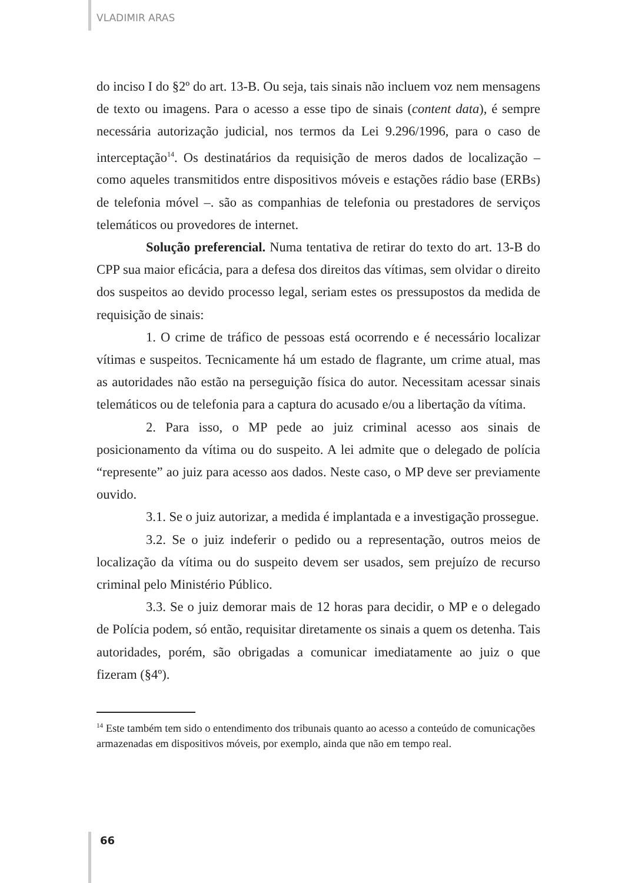VLADIMIR ARAS
do inciso I do §2º do art. 13-B. Ou seja, tais sinais não incluem voz nem mensagens de texto ou imagens. Para o acesso a esse tipo de sinais (content data), é sempre necessária autorização judicial, nos termos da Lei 9.296/1996, para o caso de interceptação<sup>14</sup>. Os destinatários da requisição de meros dados de localização – como aqueles transmitidos entre dispositivos móveis e estações rádio base (ERBs) de telefonia móvel –. são as companhias de telefonia ou prestadores de serviços telemáticos ou provedores de internet.
Solução preferencial. Numa tentativa de retirar do texto do art. 13-B do CPP sua maior eficácia, para a defesa dos direitos das vítimas, sem olvidar o direito dos suspeitos ao devido processo legal, seriam estes os pressupostos da medida de requisição de sinais:
1. O crime de tráfico de pessoas está ocorrendo e é necessário localizar vítimas e suspeitos. Tecnicamente há um estado de flagrante, um crime atual, mas as autoridades não estão na perseguição física do autor. Necessitam acessar sinais telemáticos ou de telefonia para a captura do acusado e/ou a libertação da vítima.
2. Para isso, o MP pede ao juiz criminal acesso aos sinais de posicionamento da vítima ou do suspeito. A lei admite que o delegado de polícia “represente” ao juiz para acesso aos dados. Neste caso, o MP deve ser previamente ouvido.
3.1. Se o juiz autorizar, a medida é implantada e a investigação prossegue.
3.2. Se o juiz indeferir o pedido ou a representação, outros meios de localização da vítima ou do suspeito devem ser usados, sem prejuízo de recurso criminal pelo Ministério Público.
3.3. Se o juiz demorar mais de 12 horas para decidir, o MP e o delegado de Polícia podem, só então, requisitar diretamente os sinais a quem os detenha. Tais autoridades, porém, são obrigadas a comunicar imediatamente ao juiz o que fizeram (§4º).
<sup>14</sup> Este também tem sido o entendimento dos tribunais quanto ao acesso a conteúdo de comunicações armazenadas em dispositivos móveis, por exemplo, ainda que não em tempo real.
66